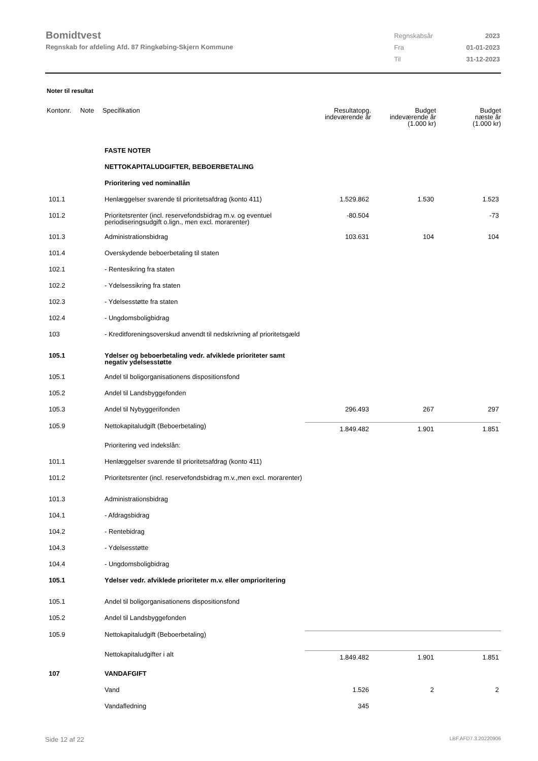Bomidtvest
Regnskab for afdeling Afd. 87 Ringkøbing-Skjern Kommune
| Regnskabsår | 2023 |
| Fra | 01-01-2023 |
| Til | 31-12-2023 |
Noter til resultat
| Kontonr. | Note | Specifikation | Resultatopg. indeværende år | Budget indeværende år (1.000 kr) | Budget næste år (1.000 kr) |
| --- | --- | --- | --- | --- | --- |
| | | FASTE NOTER | | | |
| | | NETTOKAPITALUDGIFTER, BEBOERBETALING | | | |
| | | Prioritering ved nominallån | | | |
| 101.1 | | Henlæggelser svarende til prioritetsafdrag (konto 411) | 1.529.862 | 1.530 | 1.523 |
| 101.2 | | Prioritetsrenter (incl. reservefondsbidrag m.v. og eventuel periodiseringsudgift o.lign., men excl. morarenter) | -80.504 | | -73 |
| 101.3 | | Administrationsbidrag | 103.631 | 104 | 104 |
| 101.4 | | Overskydende beboerbetaling til staten | | | |
| 102.1 | | - Rentesikring fra staten | | | |
| 102.2 | | - Ydelsessikring fra staten | | | |
| 102.3 | | - Ydelsesstøtte fra staten | | | |
| 102.4 | | - Ungdomsboligbidrag | | | |
| 103 | | - Kreditforeningsoverskud anvendt til nedskrivning af prioritetsgæld | | | |
| 105.1 | | Ydelser og beboerbetaling vedr. afviklede prioriteter samt negativ ydelsesstøtte | | | |
| 105.1 | | Andel til boligorganisationens dispositionsfond | | | |
| 105.2 | | Andel til Landsbyggefonden | | | |
| 105.3 | | Andel til Nybyggerifonden | 296.493 | 267 | 297 |
| 105.9 | | Nettokapitaludgift (Beboerbetaling) | 1.849.482 | 1.901 | 1.851 |
| | | Prioritering ved indekslån: | | | |
| 101.1 | | Henlæggelser svarende til prioritetsafdrag (konto 411) | | | |
| 101.2 | | Prioritetsrenter (incl. reservefondsbidrag m.v.,men excl. morarenter) | | | |
| 101.3 | | Administrationsbidrag | | | |
| 104.1 | | - Afdragsbidrag | | | |
| 104.2 | | - Rentebidrag | | | |
| 104.3 | | - Ydelsesstøtte | | | |
| 104.4 | | - Ungdomsboligbidrag | | | |
| 105.1 | | Ydelser vedr. afviklede prioriteter m.v. eller omprioritering | | | |
| 105.1 | | Andel til boligorganisationens dispositionsfond | | | |
| 105.2 | | Andel til Landsbyggefonden | | | |
| 105.9 | | Nettokapitaludgift (Beboerbetaling) | | | |
| | | Nettokapitaludgifter i alt | 1.849.482 | 1.901 | 1.851 |
| 107 | | VANDAFGIFT | | | |
| | | Vand | 1.526 | 2 | 2 |
| | | Vandafledning | 345 | | |
Side 12 af 22 LBF.AFD7.3.20220906